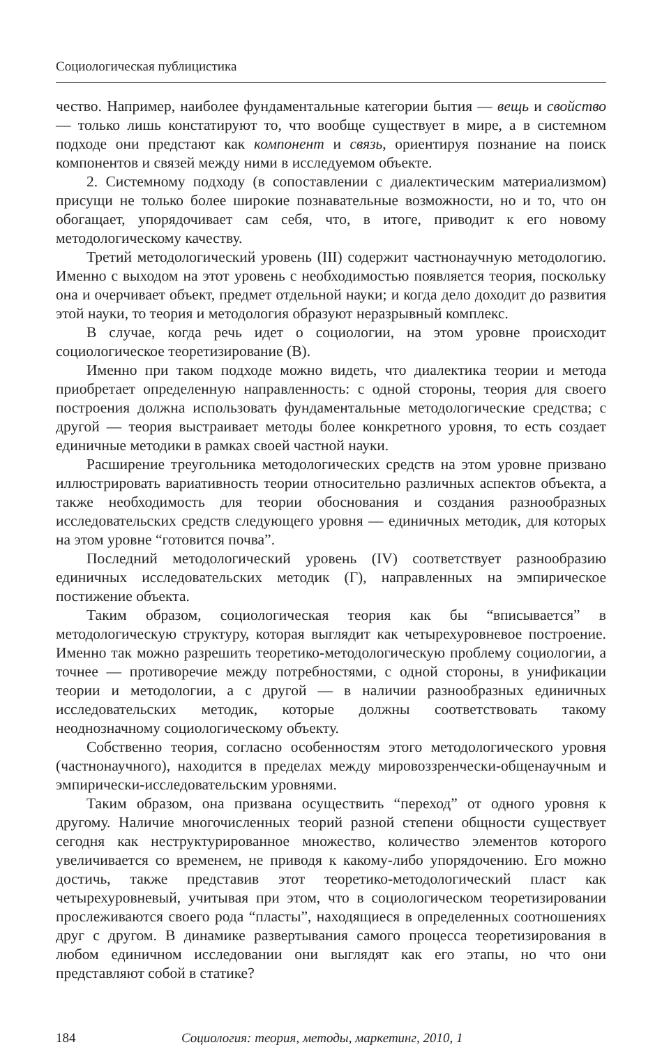Социологическая публицистика
чество. Например, наиболее фундаментальные категории бытия — вещь и свойство — только лишь констатируют то, что вообще существует в мире, а в системном подходе они предстают как компонент и связь, ориентируя познание на поиск компонентов и связей между ними в исследуемом объекте.
2. Системному подходу (в сопоставлении с диалектическим материализмом) присущи не только более широкие познавательные возможности, но и то, что он обогащает, упорядочивает сам себя, что, в итоге, приводит к его новому методологическому качеству.
Третий методологический уровень (III) содержит частнонаучную методологию. Именно с выходом на этот уровень с необходимостью появляется теория, поскольку она и очерчивает объект, предмет отдельной науки; и когда дело доходит до развития этой науки, то теория и методология образуют неразрывный комплекс.
В случае, когда речь идет о социологии, на этом уровне происходит социологическое теоретизирование (В).
Именно при таком подходе можно видеть, что диалектика теории и метода приобретает определенную направленность: с одной стороны, теория для своего построения должна использовать фундаментальные методологические средства; с другой — теория выстраивает методы более конкретного уровня, то есть создает единичные методики в рамках своей частной науки.
Расширение треугольника методологических средств на этом уровне призвано иллюстрировать вариативность теории относительно различных аспектов объекта, а также необходимость для теории обоснования и создания разнообразных исследовательских средств следующего уровня — единичных методик, для которых на этом уровне “готовится почва”.
Последний методологический уровень (IV) соответствует разнообразию единичных исследовательских методик (Г), направленных на эмпирическое постижение объекта.
Таким образом, социологическая теория как бы “вписывается” в методологическую структуру, которая выглядит как четырехуровневое построение. Именно так можно разрешить теоретико-методологическую проблему социологии, а точнее — противоречие между потребностями, с одной стороны, в унификации теории и методологии, а с другой — в наличии разнообразных единичных исследовательских методик, которые должны соответствовать такому неоднозначному социологическому объекту.
Собственно теория, согласно особенностям этого методологического уровня (частнонаучного), находится в пределах между мировоззренчески-общенаучным и эмпирически-исследовательским уровнями.
Таким образом, она призвана осуществить “переход” от одного уровня к другому. Наличие многочисленных теорий разной степени общности существует сегодня как неструктурированное множество, количество элементов которого увеличивается со временем, не приводя к какому-либо упорядочению. Его можно достичь, также представив этот теоретико-методологический пласт как четырехуровневый, учитывая при этом, что в социологическом теоретизировании прослеживаются своего рода “пласты”, находящиеся в определенных соотношениях друг с другом. В динамике развертывания самого процесса теоретизирования в любом единичном исследовании они выглядят как его этапы, но что они представляют собой в статике?
184 Социология: теория, методы, маркетинг, 2010, 1